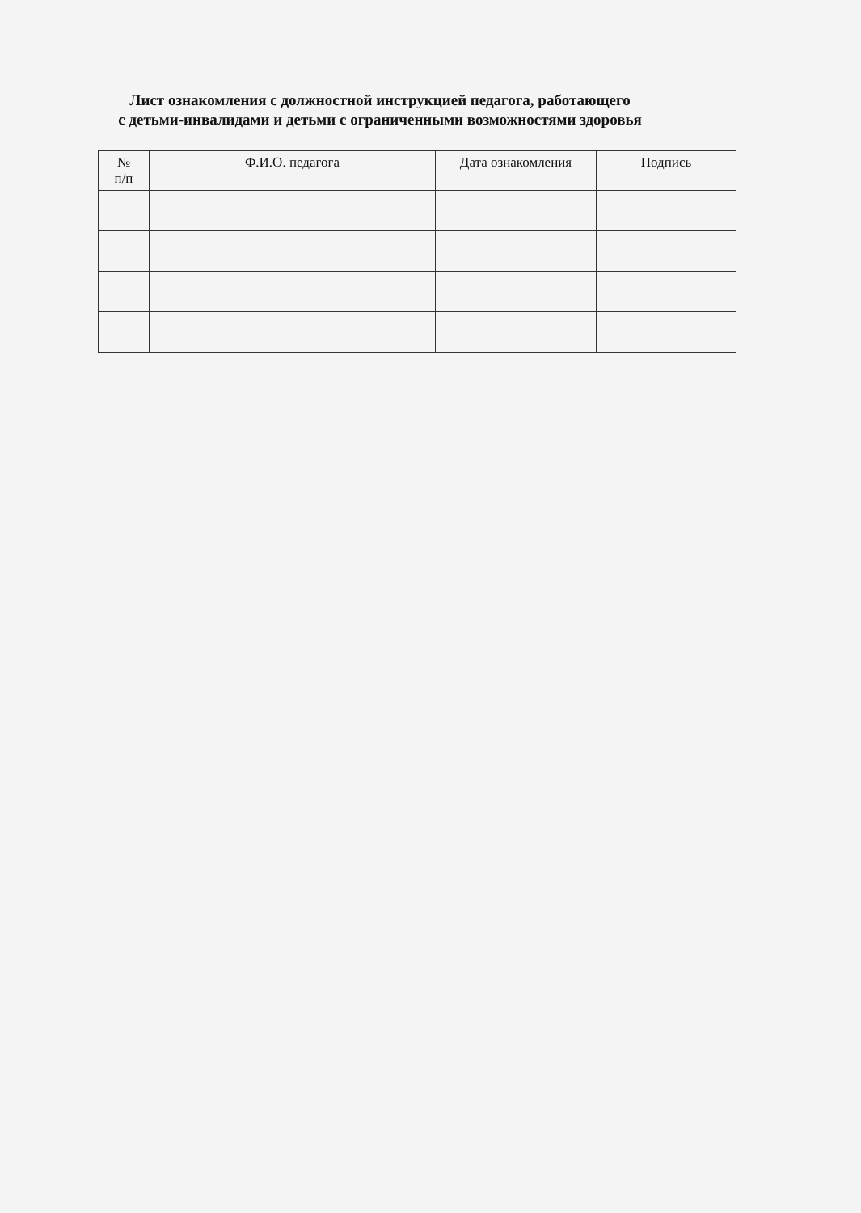Лист ознакомления с должностной инструкцией педагога, работающего
с детьми-инвалидами и детьми с ограниченными возможностями здоровья
| № п/п | Ф.И.О. педагога | Дата ознакомления | Подпись |
| --- | --- | --- | --- |